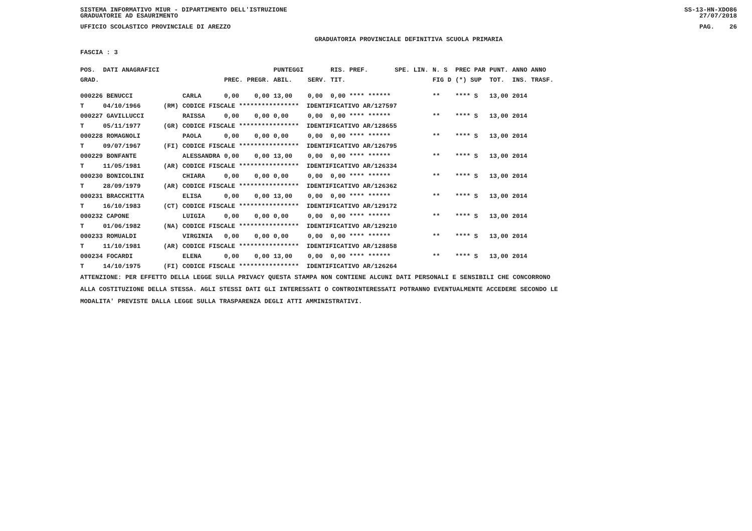SISTEMA INFORMATIVO MIUR - DIPARTIMENTO DELL'ISTRUZIONE
GRADUATORIE AD ESAURIMENTO SS-13-HN-XDO86
27/07/2018
UFFICIO SCOLASTICO PROVINCIALE DI AREZZO PAG. 26
GRADUATORIA PROVINCIALE DEFINITIVA SCUOLA PRIMARIA
FASCIA : 3
| POS. | DATI ANAGRAFICI | | | | | PUNTEGGI | | RIS. PREF. | SPE. LIN. | N. S | PREC PAR | PUNT. | ANNO ANNO |
| --- | --- | --- | --- | --- | --- | --- | --- | --- | --- | --- | --- | --- | --- |
| GRAD. | | | | PREC. | PREGR. | ABIL. | SERV. | TIT. | | FIG D | (*) SUP | TOT. | INS. TRASF. |
| 000226 BENUCCI | | | CARLA | 0,00 | 0,00 | 13,00 | 0,00 | 0,00 **** ****** | | ** | **** S | 13,00 | 2014 |
| T | 04/10/1966 | (RM) | CODICE FISCALE **************** IDENTIFICATIVO AR/127597 | | | | | | | | | | |
| 000227 GAVILLUCCI | | | RAISSA | 0,00 | 0,00 | 0,00 | 0,00 | 0,00 **** ****** | | ** | **** S | 13,00 | 2014 |
| T | 05/11/1977 | (GR) | CODICE FISCALE **************** IDENTIFICATIVO AR/128655 | | | | | | | | | | |
| 000228 ROMAGNOLI | | | PAOLA | 0,00 | 0,00 | 0,00 | 0,00 | 0,00 **** ****** | | ** | **** S | 13,00 | 2014 |
| T | 09/07/1967 | (FI) | CODICE FISCALE **************** IDENTIFICATIVO AR/126795 | | | | | | | | | | |
| 000229 BONFANTE | | | ALESSANDRA | 0,00 | 0,00 | 13,00 | 0,00 | 0,00 **** ****** | | ** | **** S | 13,00 | 2014 |
| T | 11/05/1981 | (AR) | CODICE FISCALE **************** IDENTIFICATIVO AR/126334 | | | | | | | | | | |
| 000230 BONICOLINI | | | CHIARA | 0,00 | 0,00 | 0,00 | 0,00 | 0,00 **** ****** | | ** | **** S | 13,00 | 2014 |
| T | 28/09/1979 | (AR) | CODICE FISCALE **************** IDENTIFICATIVO AR/126362 | | | | | | | | | | |
| 000231 BRACCHITTA | | | ELISA | 0,00 | 0,00 | 13,00 | 0,00 | 0,00 **** ****** | | ** | **** S | 13,00 | 2014 |
| T | 16/10/1983 | (CT) | CODICE FISCALE **************** IDENTIFICATIVO AR/129172 | | | | | | | | | | |
| 000232 CAPONE | | | LUIGIA | 0,00 | 0,00 | 0,00 | 0,00 | 0,00 **** ****** | | ** | **** S | 13,00 | 2014 |
| T | 01/06/1982 | (NA) | CODICE FISCALE **************** IDENTIFICATIVO AR/129210 | | | | | | | | | | |
| 000233 ROMUALDI | | | VIRGINIA | 0,00 | 0,00 | 0,00 | 0,00 | 0,00 **** ****** | | ** | **** S | 13,00 | 2014 |
| T | 11/10/1981 | (AR) | CODICE FISCALE **************** IDENTIFICATIVO AR/128858 | | | | | | | | | | |
| 000234 FOCARDI | | | ELENA | 0,00 | 0,00 | 13,00 | 0,00 | 0,00 **** ****** | | ** | **** S | 13,00 | 2014 |
| T | 14/10/1975 | (FI) | CODICE FISCALE **************** IDENTIFICATIVO AR/126264 | | | | | | | | | | |
ATTENZIONE: PER EFFETTO DELLA LEGGE SULLA PRIVACY QUESTA STAMPA NON CONTIENE ALCUNI DATI PERSONALI E SENSIBILI CHE CONCORRONO
ALLA COSTITUZIONE DELLA STESSA. AGLI STESSI DATI GLI INTERESSATI O CONTROINTERESSATI POTRANNO EVENTUALMENTE ACCEDERE SECONDO LE
MODALITA' PREVISTE DALLA LEGGE SULLA TRASPARENZA DEGLI ATTI AMMINISTRATIVI.